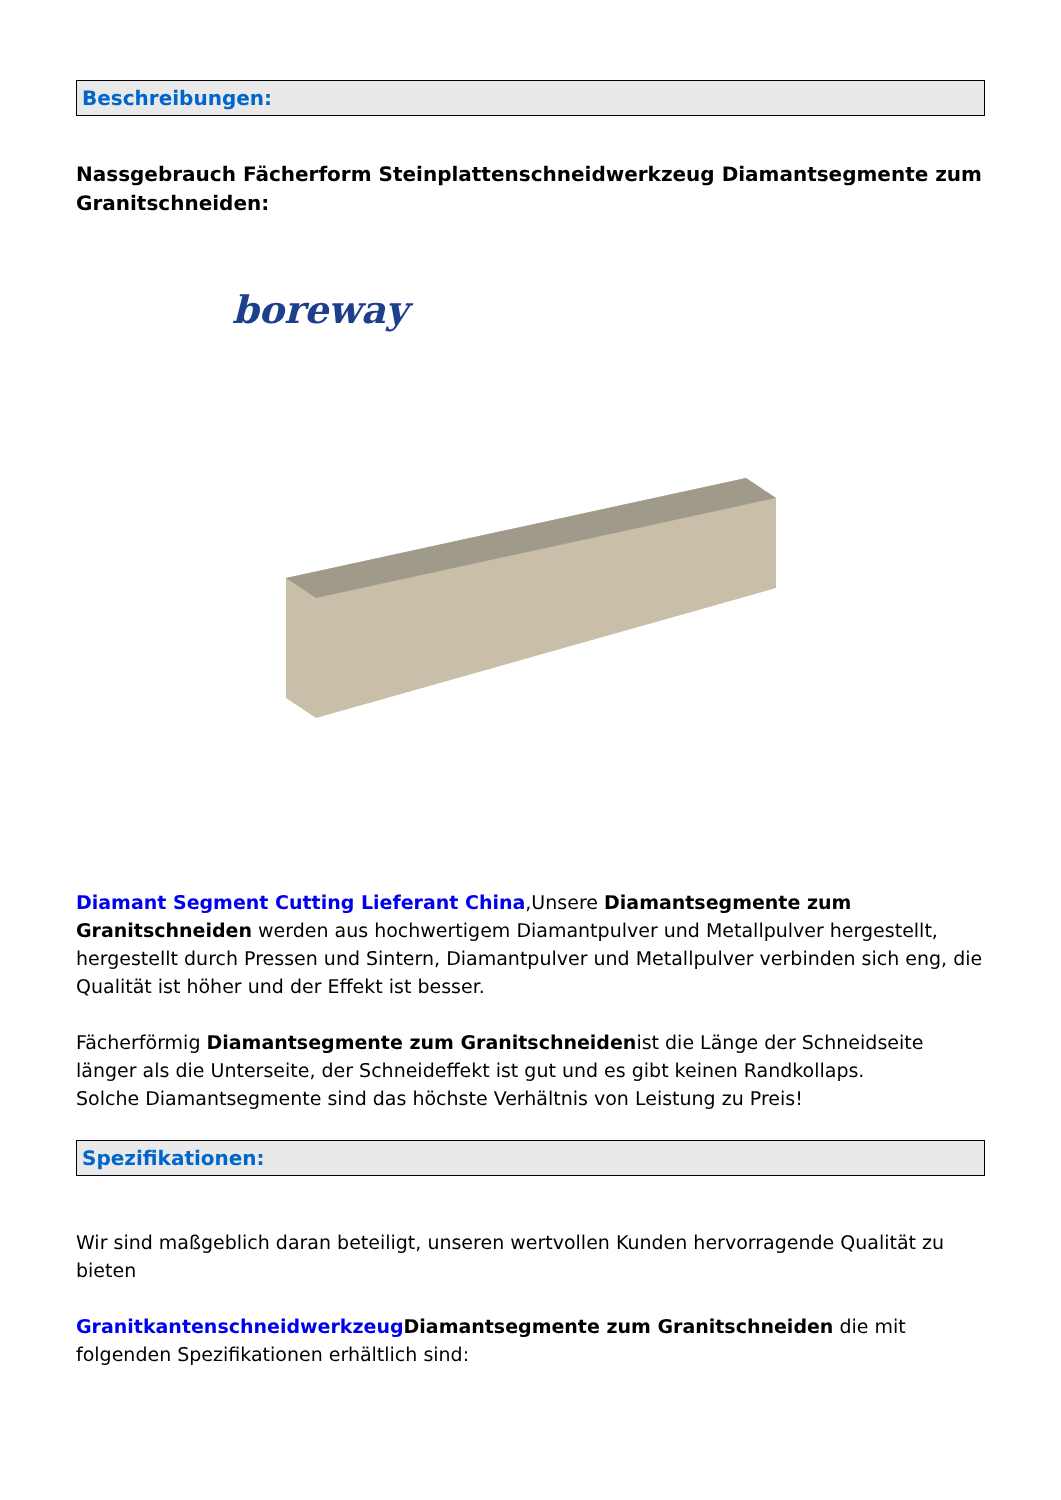Beschreibungen:
Nassgebrauch Fächerform Steinplattenschneidwerkzeug Diamantsegmente zum Granitschneiden:
boreway
Diamant Segment Cutting Lieferant China,Unsere Diamantsegmente zum Granitschneiden werden aus hochwertigem Diamantpulver und Metallpulver hergestellt, hergestellt durch Pressen und Sintern, Diamantpulver und Metallpulver verbinden sich eng, die Qualität ist höher und der Effekt ist besser.
Fächerförmig Diamantsegmente zum Granitschneidenist die Länge der Schneidseite länger als die Unterseite, der Schneideffekt ist gut und es gibt keinen Randkollaps.
Solche Diamantsegmente sind das höchste Verhältnis von Leistung zu Preis!
Spezifikationen:
Wir sind maßgeblich daran beteiligt, unseren wertvollen Kunden hervorragende Qualität zu bieten
Granitkantenschneidwerkzeug Diamantsegmente zum Granitschneiden die mit folgenden Spezifikationen erhältlich sind: